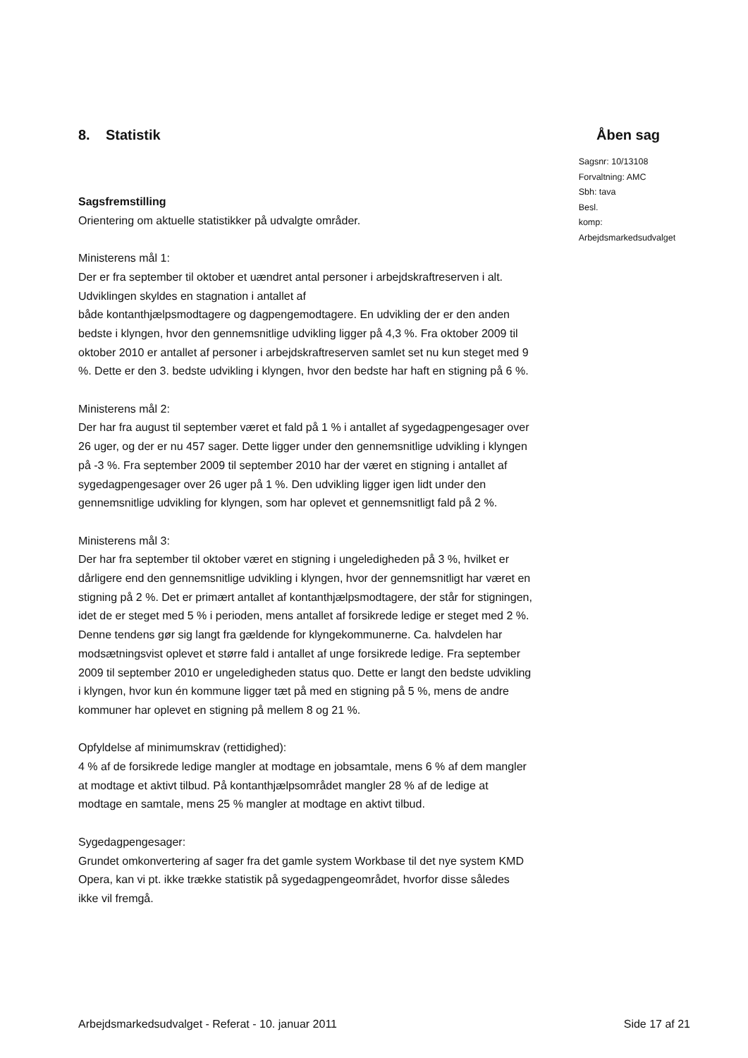8. Statistik Åben sag
Sagsfremstilling
Orientering om aktuelle statistikker på udvalgte områder.
Ministerens mål 1:
Der er fra september til oktober et uændret antal personer i arbejdskraftreserven i alt. Udviklingen skyldes en stagnation i antallet af
både kontanthjælpsmodtagere og dagpengemodtagere. En udvikling der er den anden bedste i klyngen, hvor den gennemsnitlige udvikling ligger på 4,3 %. Fra oktober 2009 til oktober 2010 er antallet af personer i arbejdskraftreserven samlet set nu kun steget med 9 %. Dette er den 3. bedste udvikling i klyngen, hvor den bedste har haft en stigning på 6 %.
Ministerens mål 2:
Der har fra august til september været et fald på 1 % i antallet af sygedagpengesager over 26 uger, og der er nu 457 sager. Dette ligger under den gennemsnitlige udvikling i klyngen på -3 %. Fra september 2009 til september 2010 har der været en stigning i antallet af sygedagpengesager over 26 uger på 1 %. Den udvikling ligger igen lidt under den gennemsnitlige udvikling for klyngen, som har oplevet et gennemsnitligt fald på 2 %.
Ministerens mål 3:
Der har fra september til oktober været en stigning i ungeledigheden på 3 %, hvilket er dårligere end den gennemsnitlige udvikling i klyngen, hvor der gennemsnitligt har været en stigning på 2 %. Det er primært antallet af kontanthjælpsmodtagere, der står for stigningen, idet de er steget med 5 % i perioden, mens antallet af forsikrede ledige er steget med 2 %. Denne tendens gør sig langt fra gældende for klyngekommunerne. Ca. halvdelen har modsætningsvist oplevet et større fald i antallet af unge forsikrede ledige. Fra september 2009 til september 2010 er ungeledigheden status quo. Dette er langt den bedste udvikling i klyngen, hvor kun én kommune ligger tæt på med en stigning på 5 %, mens de andre kommuner har oplevet en stigning på mellem 8 og 21 %.
Opfyldelse af minimumskrav (rettidighed):
4 % af de forsikrede ledige mangler at modtage en jobsamtale, mens 6 % af dem mangler at modtage et aktivt tilbud. På kontanthjælpsområdet mangler 28 % af de ledige at modtage en samtale, mens 25 % mangler at modtage en aktivt tilbud.
Sygedagpengesager:
Grundet omkonvertering af sager fra det gamle system Workbase til det nye system KMD Opera, kan vi pt. ikke trække statistik på sygedagpengeområdet, hvorfor disse således ikke vil fremgå.
Sagsnr: 10/13108
Forvaltning: AMC
Sbh: tava
Besl.
komp: Arbejdsmarkedsudvalget
Arbejdsmarkedsudvalget - Referat - 10. januar 2011 Side 17 af 21